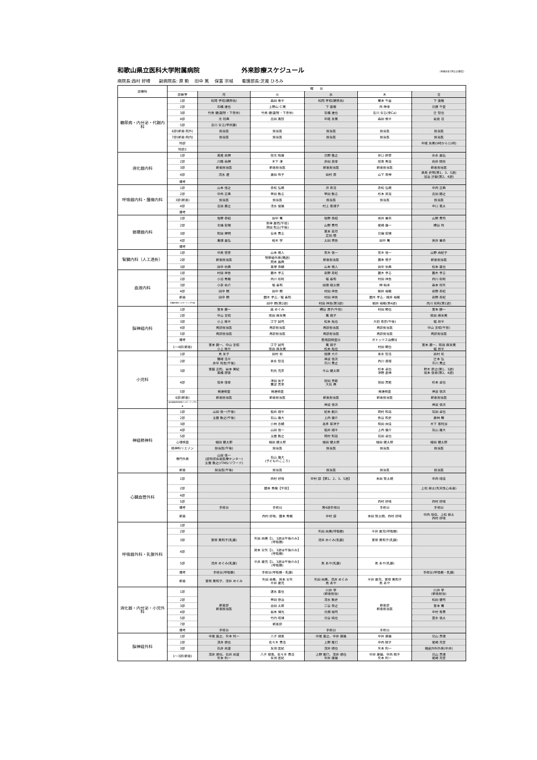和歌山県立医科大学附属病院 外来診療スケジュール （令和6年7月1日現在）
病院長:西村 好晴　　副病院長: 原 勲　 田中 篤　 保富 宗城　　看護部長:芝瀧 ひろみ
| 診療科 | 曜 日 | | | | | |
| --- | --- | --- | --- | --- | --- | --- |
| | 診察室 | 月 | 火 | 水 | 木 | 金 |
| 糖尿病・内分泌・代謝内科 | 1診 | 松岡 孝昭(糖尿病) | 森田 修平 | 松岡 孝昭(糖尿病) | 栗本 千晶 | 下 直樹 |
| | 2診 | 石橋 達也 | 上野山 仁美 | 下 直樹 | 西 伸幸 | 北原 千愛 |
| | 3診 | 竹島 健(副腎・下垂体) | 竹島 健(副腎・下垂体) | 石橋 達也 | 古川 安志(骨Ca) | 辻 智也 |
| | 4診 | 北 将典 | 古田 眞智 | 中尾 友美 | 森田 修平 | 岩倉 浩 |
| | 5診 | 古川 安志(甲状腺) | | | | |
| | 6診(新患:院外) | 担当医 | 担当医 | 担当医 | 担当医 | 担当医 |
| | 7診(新患:院内) | 担当医 | 担当医 | 担当医 | 担当医 | 担当医 |
| | 特診 | | | | | 中尾 友美(9時から11時) |
| | 特診2 | | | | | |
| 消化器内科 | 1診 | 髙尾 政輝 | 前北 隆雄 | 北野 雅之 | 井口 幹崇 | 糸永 昌弘 |
| | 2診 | 川路 祐輝 | 木下 淳 | 井田 良幸 | 前島 秀哉 | 向井 陽佑 |
| | 3診 | 新患担当医 | 新患担当医 | 新患担当医 | 新患担当医 | 新患担当医 |
| | 4診 | 清水 遼 | 蘆田 玲子 | 田村 崇 | 山下 泰伸 | 桑島 史明(第1、3、5週) 加治 汐梨(第2、4週) |
| | 備考 | | | | | |
| 呼吸器内科・腫瘍内科 | 1診 | 山本 信之 | 赤松 弘朗 | 洪 泰浩 | 赤松 弘朗 | 中西 正典 |
| | 2診 | 中西 正典 | 早田 敦志 | 早田 敦志 | 杉本 武哉 | 古田 勝之 |
| | 3診(新患) | 担当医 | 担当医 | 担当医 | 担当医 | 担当医 |
| | 4診 | 古田 勝之 | 清水 俊雄 | 村上 恵理子 | | 中口 恵太 |
| | 備考 | | | | | |
| 循環器内科 | 1診 | 塩野 泰紹 | 田中 篤 | 塩野 泰紹 | 黒井 章央 | 山野 貴司 |
| | 2診 | 北端 宏規 | 里神 慶亮(午前) 津田 和志(午後) | 山野 貴司 | 尾崎 雄一 | 樽谷 玲 |
| | 3診 | 和田 輝明 | 谷本 貴志 | 東本 菜月 定田 陵 | 北端 宏規 | |
| | 4診 | 高畑 昌弘 | 柏木 学 | 太田 慎吾 | 田中 篤 | 黒井 章央 |
| | 備考 | | | | | |
| 腎臓内科（人工透析） | 1診 | 中島 悠里 | 山本 脩人 | 荒木 信一 | 荒木 信一 | 山野 由紀子 |
| | 2診 | 新患担当医 | 腎移植外来(隔週) 岡本 昌典 | 新患担当医 | 國本 悟子 | 新患担当医 |
| | 3診 | 田中 佑典 | 髙塚 泰輔 | 山本 脩人 | 田中 佑典 | 松本 直也 |
| 血液内科 | 1診 | 村田 祥吾 | 園木 孝志 | 蒸野 寿紀 | 園木 孝志 | 園木 孝志 |
| | 2診 | 小浴 秀樹 | 西川 彰則 | 堀 善和 | 村田 祥吾 | 西川 彰則 |
| | 3診 | 小泉 祐介 | 堀 善和 | 田畑 翔太朗 | 榊 絢未 | 森本 将矢 |
| | 4診 | 田中 顕 | 田中 顕 | 村田 祥吾 | 細井 裕樹 | 蒸野 寿紀 |
| | 新患 | 田中 顕 | 園木 孝志／堀 善和 | 村田 祥吾 | 園木 孝志／細井 裕樹 | 蒸野 寿紀 |
| | 同種移植後フォローアップ外来 | | 田中 顕(第2週) | 村田 祥吾(第3週) | 細井 裕樹(第4週) | 西川 彰則(第1週) |
| 脳神経内科 | 1診 | 宮本 勝一 | 森 めぐみ | 樽谷 潤子(午前) | 村田 顕也 | 宮本 勝一 |
| | 2診 | 中山 宜昭 | 阪田 麻友美 | 萬 翔子 | | 阪田 麻友美 |
| | 3診 | 小上 修平 | 江守 誠司 | 松本 拓也 | 大前 泰彦(午後) | 堀 昂平 |
| | 4診 | 再診担当医 | 再診担当医 | 再診担当医 | 再診担当医 | 中山 宜昭(午前) |
| | 5診 | 再診担当医 | 再診担当医 | 再診担当医 | 再診担当医 | 再診担当医 |
| | 備考 | | | 筋電図検査日 | ボトックス治療日 | |
| | 1～4診(新患) | 宮本 勝一、中山 宜昭 小上 修平 | 江守 誠司 阪田 麻友美 | 萬 翔子 松本 拓也 | 村田 顕也 | 宮本 勝一、阪田 麻友美 堀 昂平 |
| 小児科 | 1診 | 島 友子 | 田村 彰 | 徳原 大介 | 末永 智浩 | 田村 彰 |
| | 2診 | 篠崎 浩平 井中 将吾(午後) | 末永 智浩 | 神波 信次 市川 貴之 | 西川 香瑠 | 辻本 弘 市川 貴之 |
| | 3診 | 宮脇 正和、岩本 美紀 髙橋 朋香 | 利光 充彦 | 平山 健太郎 | 杉本 卓也 津野 嘉伸 | 鈴木 崇之(第1、3週) 垣本 信幸(第2、4週) |
| | 4診 | 垣本 信幸 | 津田 祐子 薗部 真里 | 前田 真範 大石 興 | 前田 真範 | 杉本 卓也 |
| | 5診 | 発達検査 | 発達検査 | | 発達検査 | 神波 信次 |
| | 6診(新患) | 新患担当医 | 新患担当医 | 新患担当医 | 新患担当医 | 新患担当医 |
| | 造血細胞移植長期フォローアップ外来 | | | 神波 信次 | | 神波 信次 |
| 神経精神科 | 1診 | 山田 信一(午後) | 船井 翔平 | 紀本 創兵 | 岡村 和哉 | 石田 卓也 |
| | 2診 | 玉置 敦之(午後) | 石山 雄大 | 上西 優介 | 魚谷 和史 | 藤林 舞 |
| | 3診 | | 小林 杏輔 | 喜多 奈津子 | 和田 由佳 | 木下 恵利加 |
| | 4診 | | 山田 信一 | 船井 翔平 | 上西 優介 | 石山 雄大 |
| | 5診 | | 玉置 敦之 | 岡村 和哉 | 石田 卓也 | |
| | 心理検査 | 植田 健太郎 | 植田 健太郎 | 植田 健太郎 | 植田 健太郎 | 植田 健太郎 |
| | 精神科リエゾン | 担当医(午後) | 担当医 | 担当医 | 担当医 | 担当医 |
| | 専門外来 | 山田 信一 (認知症疾患医療センター) 玉置 敦之(rTMS/リワーク) | 石山 雄大 (子どものこころ) | | | |
| | 新患 | 担当医(午後) | 担当医 | 担当医 | 担当医 | 担当医 |
| 心臓血管外科 | 1診 | | 西村 好晴 | 中村 諒【第1、2、3、5週】 | 本田 賢太朗 | 中西 靖佳 |
| | 2診 | | 國本 秀樹【午前】 | | | 上松 耕太(先天性心疾患) |
| | 4診 | | | | | |
| | 5診 | | | | 西村 好晴 | 西村 好晴 |
| | 備考 | 手術日 | 手術日 | 第4週手術日 | 手術日 | 手術日 |
| | 新患 | | 西村 好晴、國本 秀樹 | 中村 諒 | 本田 賢太朗、西村 好晴 | 中西 靖佳、上松 耕太 西村 好晴 |
| 呼吸器外科・乳腺外科 | 1診 | | | | | |
| | 2診 | | | 矢田 由美(呼吸器) | 平井 慶充(呼吸器) | |
| | 3診 | 宮坂 美和子(乳腺) | 矢田 由美【1、3週は午後のみ】 (呼吸器) | 清井 めぐみ(乳腺) | 宮坂 美和子(乳腺) | |
| | 4診 | | 房本 安矢【1、3週は午後のみ】 (呼吸器) | | | |
| | 5診 | 清井 めぐみ(乳腺) | 平井 慶充【1、3週は午後のみ】 (呼吸器) | 島 あや(乳腺) | 島 あや(乳腺) | |
| | 備考 | 手術日(呼吸器) | 手術日(呼吸器・乳腺) | | | 手術日(呼吸器・乳腺) |
| | 新患 | 宮坂 美和子、清井 めぐみ | 矢田 由美、房本 安矢 平井 慶充 | 矢田 由美、清井 めぐみ 島 あや | 平井 慶充、宮坂 美和子 島 あや | |
| 消化器・内分泌・小児外科 | 1診 | 新患診 新患担当医 | 速水 晋也 | 川井 学 (新患担当) | 新患診 新患担当医 | 川井 学 (新患担当) |
| | 2診 | | 早田 啓治 | 清水 敦史 | | 松田 健司 |
| | 3診 | | 合田 太郎 | 三谷 泰之 | | 宮本 篤 |
| | 4診 | | 岩本 博光 | 北畑 裕司 | | 中村 有貴 |
| | 5診 | | 竹内 昭博 | 北谷 純也 | | 冨永 信太 |
| | 7診 | | 新患診 | | | |
| | 備考 | 手術日 | | 手術日 | 手術日 | |
| 脳神経外科 | 1診 | 中尾 直之、矢本 利一 | 八子 理恵 | 中尾 直之、中井 康雄 | 中井 康雄 | 北山 真理 |
| | 2診 | 深井 順也 | 佐々木 貴浩 | 上野 雅巳 | 中西 陽子 | 尾崎 充宣 |
| | 3診 | 石井 政道 | 友渕 匡紀 | 深井 順也 | 矢本 利一 | 機能外科外来(中井) |
| | 1～3診(新患) | 深井 順也、石井 政道 矢本 利一 | 八子 理恵、佐々木 貴浩 友渕 匡紀 | 上野 雅巳、深井 順也 中井 康雄 | 中井 康雄、中西 陽子 矢本 利一 | 北山 真理 尾崎 充宣 |